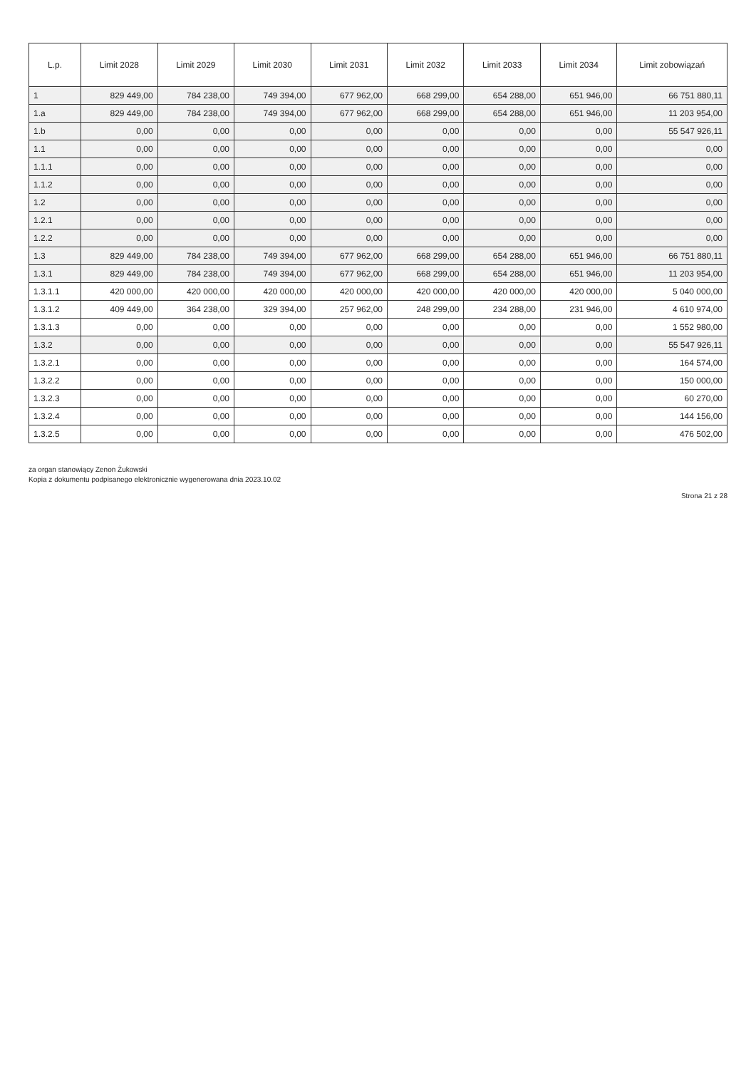| L.p. | Limit 2028 | Limit 2029 | Limit 2030 | Limit 2031 | Limit 2032 | Limit 2033 | Limit 2034 | Limit zobowiązań |
| --- | --- | --- | --- | --- | --- | --- | --- | --- |
| 1 | 829 449,00 | 784 238,00 | 749 394,00 | 677 962,00 | 668 299,00 | 654 288,00 | 651 946,00 | 66 751 880,11 |
| 1.a | 829 449,00 | 784 238,00 | 749 394,00 | 677 962,00 | 668 299,00 | 654 288,00 | 651 946,00 | 11 203 954,00 |
| 1.b | 0,00 | 0,00 | 0,00 | 0,00 | 0,00 | 0,00 | 0,00 | 55 547 926,11 |
| 1.1 | 0,00 | 0,00 | 0,00 | 0,00 | 0,00 | 0,00 | 0,00 | 0,00 |
| 1.1.1 | 0,00 | 0,00 | 0,00 | 0,00 | 0,00 | 0,00 | 0,00 | 0,00 |
| 1.1.2 | 0,00 | 0,00 | 0,00 | 0,00 | 0,00 | 0,00 | 0,00 | 0,00 |
| 1.2 | 0,00 | 0,00 | 0,00 | 0,00 | 0,00 | 0,00 | 0,00 | 0,00 |
| 1.2.1 | 0,00 | 0,00 | 0,00 | 0,00 | 0,00 | 0,00 | 0,00 | 0,00 |
| 1.2.2 | 0,00 | 0,00 | 0,00 | 0,00 | 0,00 | 0,00 | 0,00 | 0,00 |
| 1.3 | 829 449,00 | 784 238,00 | 749 394,00 | 677 962,00 | 668 299,00 | 654 288,00 | 651 946,00 | 66 751 880,11 |
| 1.3.1 | 829 449,00 | 784 238,00 | 749 394,00 | 677 962,00 | 668 299,00 | 654 288,00 | 651 946,00 | 11 203 954,00 |
| 1.3.1.1 | 420 000,00 | 420 000,00 | 420 000,00 | 420 000,00 | 420 000,00 | 420 000,00 | 420 000,00 | 5 040 000,00 |
| 1.3.1.2 | 409 449,00 | 364 238,00 | 329 394,00 | 257 962,00 | 248 299,00 | 234 288,00 | 231 946,00 | 4 610 974,00 |
| 1.3.1.3 | 0,00 | 0,00 | 0,00 | 0,00 | 0,00 | 0,00 | 0,00 | 1 552 980,00 |
| 1.3.2 | 0,00 | 0,00 | 0,00 | 0,00 | 0,00 | 0,00 | 0,00 | 55 547 926,11 |
| 1.3.2.1 | 0,00 | 0,00 | 0,00 | 0,00 | 0,00 | 0,00 | 0,00 | 164 574,00 |
| 1.3.2.2 | 0,00 | 0,00 | 0,00 | 0,00 | 0,00 | 0,00 | 0,00 | 150 000,00 |
| 1.3.2.3 | 0,00 | 0,00 | 0,00 | 0,00 | 0,00 | 0,00 | 0,00 | 60 270,00 |
| 1.3.2.4 | 0,00 | 0,00 | 0,00 | 0,00 | 0,00 | 0,00 | 0,00 | 144 156,00 |
| 1.3.2.5 | 0,00 | 0,00 | 0,00 | 0,00 | 0,00 | 0,00 | 0,00 | 476 502,00 |
za organ stanowiący Zenon Żukowski
Kopia z dokumentu podpisanego elektronicznie wygenerowana dnia 2023.10.02
Strona 21 z 28